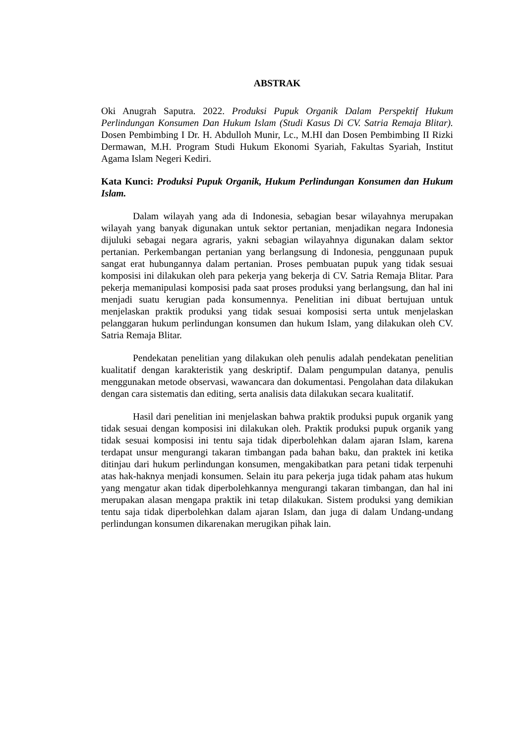ABSTRAK
Oki Anugrah Saputra. 2022. Produksi Pupuk Organik Dalam Perspektif Hukum Perlindungan Konsumen Dan Hukum Islam (Studi Kasus Di CV. Satria Remaja Blitar). Dosen Pembimbing I Dr. H. Abdulloh Munir, Lc., M.HI dan Dosen Pembimbing II Rizki Dermawan, M.H. Program Studi Hukum Ekonomi Syariah, Fakultas Syariah, Institut Agama Islam Negeri Kediri.
Kata Kunci: Produksi Pupuk Organik, Hukum Perlindungan Konsumen dan Hukum Islam.
Dalam wilayah yang ada di Indonesia, sebagian besar wilayahnya merupakan wilayah yang banyak digunakan untuk sektor pertanian, menjadikan negara Indonesia dijuluki sebagai negara agraris, yakni sebagian wilayahnya digunakan dalam sektor pertanian. Perkembangan pertanian yang berlangsung di Indonesia, penggunaan pupuk sangat erat hubungannya dalam pertanian. Proses pembuatan pupuk yang tidak sesuai komposisi ini dilakukan oleh para pekerja yang bekerja di CV. Satria Remaja Blitar. Para pekerja memanipulasi komposisi pada saat proses produksi yang berlangsung, dan hal ini menjadi suatu kerugian pada konsumennya. Penelitian ini dibuat bertujuan untuk menjelaskan praktik produksi yang tidak sesuai komposisi serta untuk menjelaskan pelanggaran hukum perlindungan konsumen dan hukum Islam, yang dilakukan oleh CV. Satria Remaja Blitar.
Pendekatan penelitian yang dilakukan oleh penulis adalah pendekatan penelitian kualitatif dengan karakteristik yang deskriptif. Dalam pengumpulan datanya, penulis menggunakan metode observasi, wawancara dan dokumentasi. Pengolahan data dilakukan dengan cara sistematis dan editing, serta analisis data dilakukan secara kualitatif.
Hasil dari penelitian ini menjelaskan bahwa praktik produksi pupuk organik yang tidak sesuai dengan komposisi ini dilakukan oleh. Praktik produksi pupuk organik yang tidak sesuai komposisi ini tentu saja tidak diperbolehkan dalam ajaran Islam, karena terdapat unsur mengurangi takaran timbangan pada bahan baku, dan praktek ini ketika ditinjau dari hukum perlindungan konsumen, mengakibatkan para petani tidak terpenuhi atas hak-haknya menjadi konsumen. Selain itu para pekerja juga tidak paham atas hukum yang mengatur akan tidak diperbolehkannya mengurangi takaran timbangan, dan hal ini merupakan alasan mengapa praktik ini tetap dilakukan. Sistem produksi yang demikian tentu saja tidak diperbolehkan dalam ajaran Islam, dan juga di dalam Undang-undang perlindungan konsumen dikarenakan merugikan pihak lain.